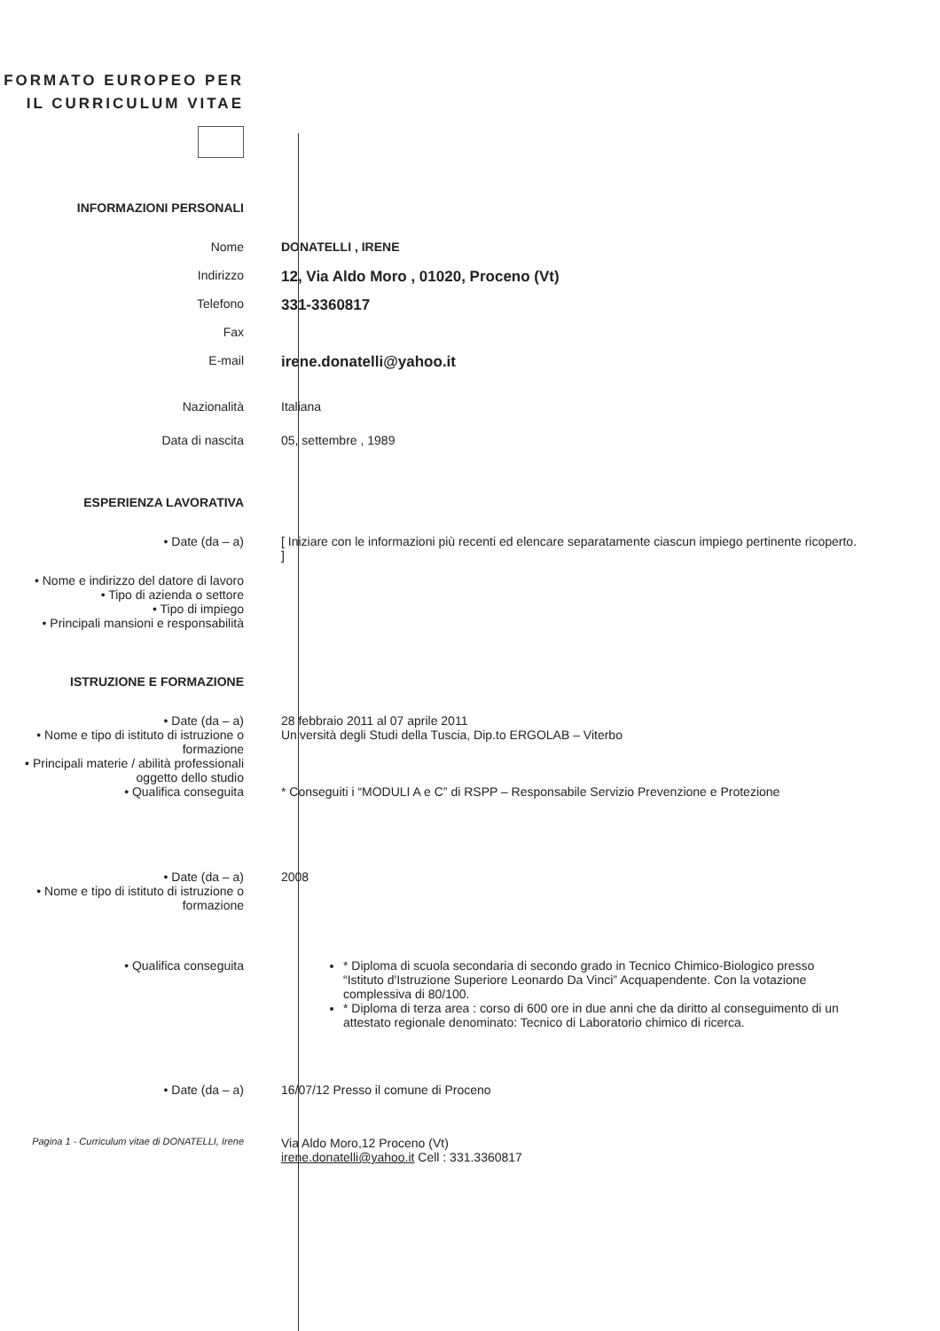FORMATO EUROPEO PER IL CURRICULUM VITAE
INFORMAZIONI PERSONALI
Nome DONATELLI , IRENE
Indirizzo
12, Via Aldo Moro , 01020, Proceno (Vt)
Telefono
331-3360817
Fax
E-mail
irene.donatelli@yahoo.it
Nazionalità Italiana
Data di nascita 05, settembre , 1989
ESPERIENZA LAVORATIVA
• Date (da – a) [ Iniziare con le informazioni più recenti ed elencare separatamente ciascun impiego pertinente ricoperto. ]
• Nome e indirizzo del datore di lavoro
• Tipo di azienda o settore
• Tipo di impiego
• Principali mansioni e responsabilità
ISTRUZIONE E FORMAZIONE
• Date (da – a)
• Nome e tipo di istituto di istruzione o formazione
• Principali materie / abilità professionali oggetto dello studio
• Qualifica conseguita
28 febbraio 2011 al 07 aprile 2011
Università degli Studi della Tuscia, Dip.to ERGOLAB – Viterbo
* Conseguiti i “MODULI A e C” di RSPP – Responsabile Servizio Prevenzione e Protezione
• Date (da – a)
• Nome e tipo di istituto di istruzione o formazione
2008
• Qualifica conseguita * Diploma di scuola secondaria di secondo grado in Tecnico Chimico-Biologico presso “Istituto d'Istruzione Superiore Leonardo Da Vinci” Acquapendente. Con la votazione complessiva di 80/100.
* Diploma di terza area : corso di 600 ore in due anni che da diritto al conseguimento di un attestato regionale denominato: Tecnico di Laboratorio chimico di ricerca.
• Date (da – a) 16/07/12 Presso il comune di Proceno
Pagina 1 - Curriculum vitae di DONATELLI, Irene
Via Aldo Moro,12 Proceno (Vt)
irene.donatelli@yahoo.it Cell : 331.3360817